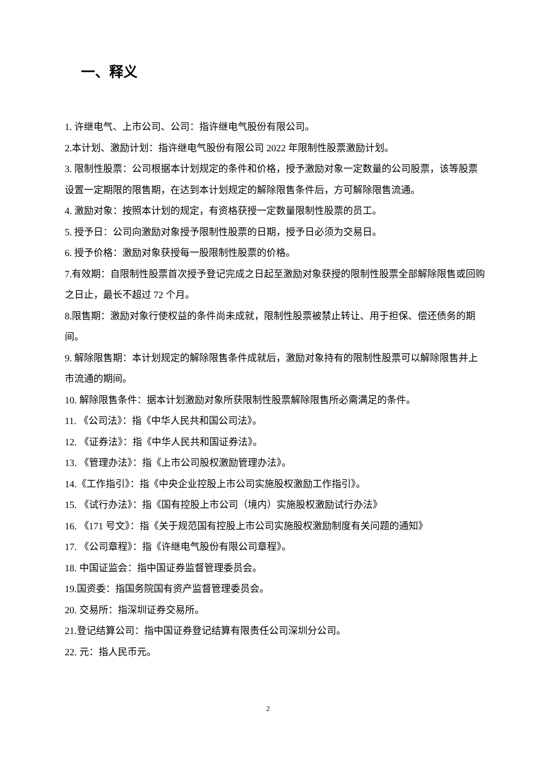一、释义
1. 许继电气、上市公司、公司：指许继电气股份有限公司。
2.本计划、激励计划：指许继电气股份有限公司 2022 年限制性股票激励计划。
3. 限制性股票：公司根据本计划规定的条件和价格，授予激励对象一定数量的公司股票，该等股票设置一定期限的限售期，在达到本计划规定的解除限售条件后，方可解除限售流通。
4. 激励对象：按照本计划的规定，有资格获授一定数量限制性股票的员工。
5. 授予日：公司向激励对象授予限制性股票的日期，授予日必须为交易日。
6. 授予价格：激励对象获授每一股限制性股票的价格。
7.有效期：自限制性股票首次授予登记完成之日起至激励对象获授的限制性股票全部解除限售或回购之日止，最长不超过 72 个月。
8.限售期：激励对象行使权益的条件尚未成就，限制性股票被禁止转让、用于担保、偿还债务的期间。
9. 解除限售期：本计划规定的解除限售条件成就后，激励对象持有的限制性股票可以解除限售并上市流通的期间。
10. 解除限售条件：据本计划激励对象所获限制性股票解除限售所必需满足的条件。
11. 《公司法》：指《中华人民共和国公司法》。
12. 《证券法》：指《中华人民共和国证券法》。
13. 《管理办法》：指《上市公司股权激励管理办法》。
14.《工作指引》：指《中央企业控股上市公司实施股权激励工作指引》。
15. 《试行办法》：指《国有控股上市公司（境内）实施股权激励试行办法》
16. 《171 号文》：指《关于规范国有控股上市公司实施股权激励制度有关问题的通知》
17. 《公司章程》：指《许继电气股份有限公司章程》。
18. 中国证监会：指中国证券监督管理委员会。
19.国资委：指国务院国有资产监督管理委员会。
20. 交易所：指深圳证券交易所。
21.登记结算公司：指中国证券登记结算有限责任公司深圳分公司。
22. 元：指人民币元。
2